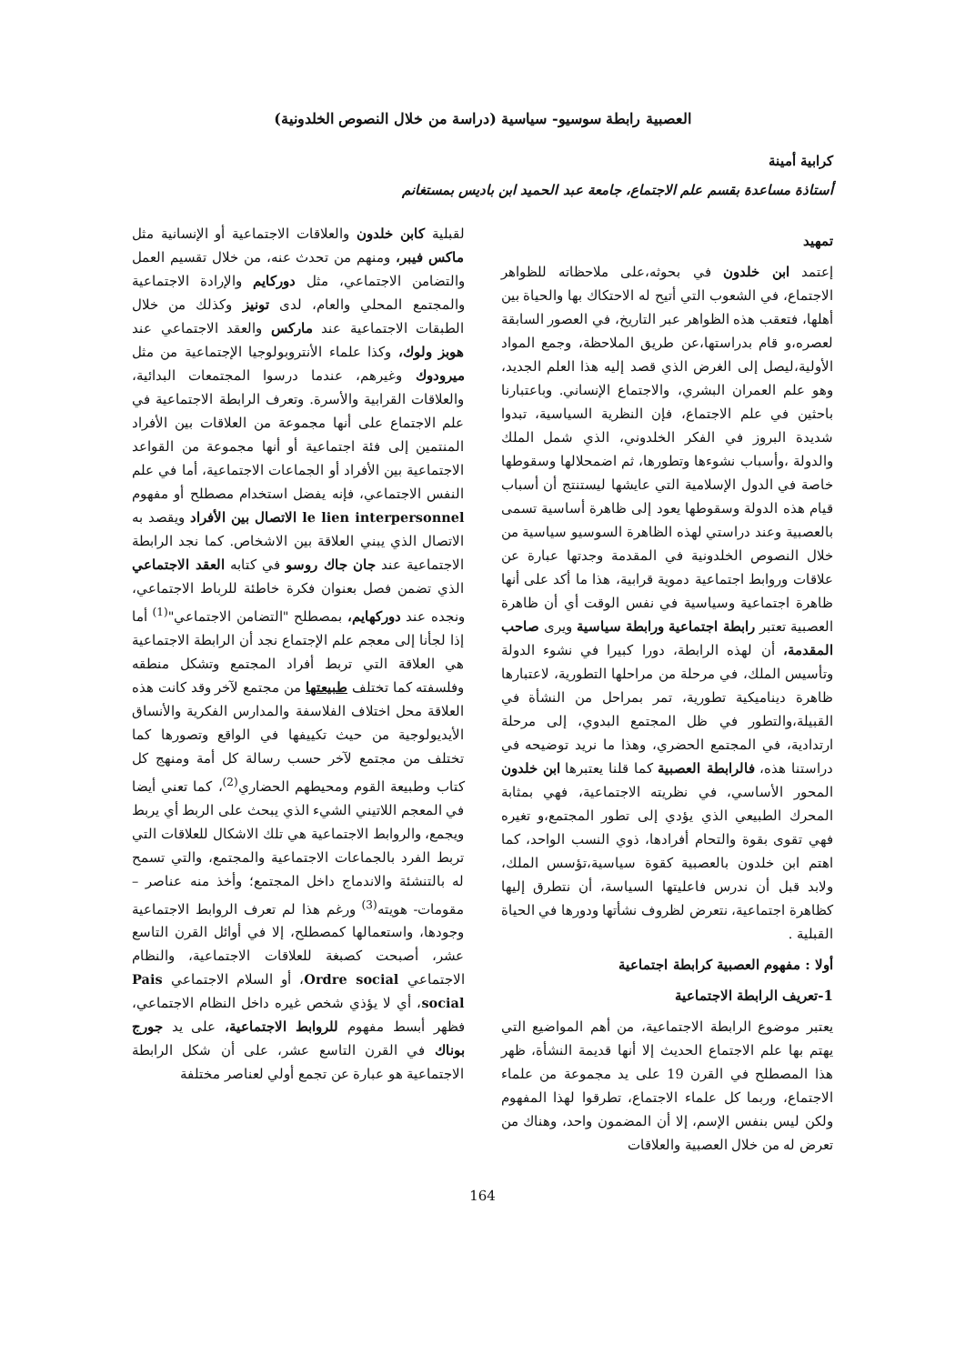العصبية رابطة سوسيو- سياسية (دراسة من خلال النصوص الخلدونية)
كرابية أمينة
أستاذة مساعدة بقسم علم الاجتماع، جامعة عبد الحميد ابن باديس بمستغانم
تمهيد
إعتمد ابن خلدون في بحوثه،على ملاحظاته للظواهر الاجتماع، في الشعوب التي أتيح له الاحتكاك بها والحياة بين أهلها، فتعقب هذه الظواهر عبر التاريخ، في العصور السابقة لعصره،و قام بدراستها،عن طريق الملاحظة، وجمع المواد الأولية،ليصل إلى الغرض الذي قصد إليه هذا العلم الجديد، وهو علم العمران البشري، والاجتماع الإنساني. وباعتبارنا باحثين في علم الاجتماع، فإن النظرية السياسية، تبدوا شديدة البروز في الفكر الخلدوني، الذي شمل الملك والدولة ،وأسباب نشوءها وتطورها، ثم اضمحلالها وسقوطها خاصة في الدول الإسلامية التي عايشها ليستنتج أن أسباب قيام هذه الدولة وسقوطها يعود إلى ظاهرة أساسية تسمى بالعصبية وعند دراستي لهذه الظاهرة السوسيو سياسية من خلال النصوص الخلدونية في المقدمة وجدتها عبارة عن علاقات وروابط اجتماعية دموية قرابية، هذا ما أكد على أنها ظاهرة اجتماعية وسياسية في نفس الوقت أي أن ظاهرة العصبية تعتبر رابطة اجتماعية ورابطة سياسية ويرى صاحب المقدمة، أن لهذه الرابطة، دورا كبيرا في نشوء الدولة وتأسيس الملك، في مرحلة من مراحلها التطورية، لاعتبارها ظاهرة ديناميكية تطورية، تمر بمراحل من النشأة في القبيلة،والتطور في ظل المجتمع البدوي، إلى مرحلة ارتدادية، في المجتمع الحضري، وهذا ما نريد توضيحه في دراستنا هذه، فالرابطة العصبية كما قلنا يعتبرها ابن خلدون المحور الأساسي، في نظريته الاجتماعية، فهي بمثابة المحرك الطبيعي الذي يؤدي إلى تطور المجتمع،و تغيره فهي تقوى بقوة والتحام أفرادها، ذوي النسب الواحد، كما اهتم ابن خلدون بالعصبية كقوة سياسية،تؤسس الملك، ولابد قبل أن ندرس فاعليتها السياسة، أن نتطرق إليها كظاهرة اجتماعية، نتعرض لظروف نشأتها ودورها في الحياة القبلية .
أولا : مفهوم العصبية كرابطة اجتماعية
1-تعريف الرابطة الاجتماعية
يعتبر موضوع الرابطة الاجتماعية، من أهم المواضيع التي يهتم بها علم الاجتماع الحديث إلا أنها قديمة النشأة، ظهر هذا المصطلح في القرن 19 على يد مجموعة من علماء الاجتماع، وربما كل علماء الاجتماع، تطرقوا لهذا المفهوم ولكن ليس بنفس الإسم، إلا أن المضمون واحد، وهناك من تعرض له من خلال العصبية والعلاقات
لقبلية كابن خلدون والعلاقات الاجتماعية أو الإنسانية مثل ماكس فيبر، ومنهم من تحدث عنه، من خلال تقسيم العمل والتضامن الاجتماعي، مثل دوركايم والإرادة الاجتماعية والمجتمع المحلي والعام، لدى تونيز وكذلك من خلال الطبقات الاجتماعية عند ماركس والعقد الاجتماعي عند هوبز ولوك، وكذا علماء الأنتروبولوجيا الإجتماعية من مثل ميرودوك وغيرهم، عندما درسوا المجتمعات البدائية، والعلاقات القرابية والأسرة. وتعرف الرابطة الاجتماعية في علم الاجتماع على أنها مجموعة من العلاقات بين الأفراد المنتمين إلى فئة اجتماعية أو أنها مجموعة من القواعد الاجتماعية بين الأفراد أو الجماعات الاجتماعية، أما في علم النفس الاجتماعي، فإنه يفضل استخدام مصطلح أو مفهوم le lien interpersonnel الاتصال بين الأفراد ويقصد به الاتصال الذي يبني العلاقة بين الاشخاص. كما نجد الرابطة الاجتماعية عند جان جاك روسو في كتابه العقد الاجتماعي الذي تضمن فصل بعنوان فكرة خاطئة للرباط الاجتماعي، ونجده عند دوركهايم، بمصطلح "التضامن الاجتماعي"<sup>(1)</sup> أما إذا لجأنا إلى معجم علم الإجتماع نجد أن الرابطة الاجتماعية هي العلاقة التي تربط أفراد المجتمع وتشكل منطقه وفلسفته كما تختلف طبيعتها من مجتمع لآخر وقد كانت هذه العلاقة محل اختلاف الفلاسفة والمدارس الفكرية والأنساق الأيديولوجية من حيث تكييفها في الواقع وتصورها كما تختلف من مجتمع لآخر حسب رسالة كل أمة ومنهج كل كتاب وطبيعة القوم ومحيطهم الحضاري<sup>(2)</sup>، كما تعني أيضا في المعجم اللاتيني الشيء الذي يبحث على الربط أي يربط ويجمع، والروابط الاجتماعية هي تلك الاشكال للعلاقات التي تربط الفرد بالجماعات الاجتماعية والمجتمع، والتي تسمح له بالتنشئة والاندماج داخل المجتمع؛ وأخذ منه عناصر –مقومات- هويته<sup>(3)</sup> ورغم هذا لم تعرف الروابط الاجتماعية وجودها، واستعمالها كمصطلح، إلا في أوائل القرن التاسع عشر، أصبحت كصبغة للعلاقات الاجتماعية، والنظام الاجتماعي Ordre social، أو السلام الاجتماعي Pais social، أي لا يؤذي شخص غيره داخل النظام الاجتماعي، فظهر أبسط مفهوم للروابط الاجتماعية، على يد جورج بوناك في القرن التاسع عشر، على أن شكل الرابطة الاجتماعية هو عبارة عن تجمع أولي لعناصر مختلفة
164